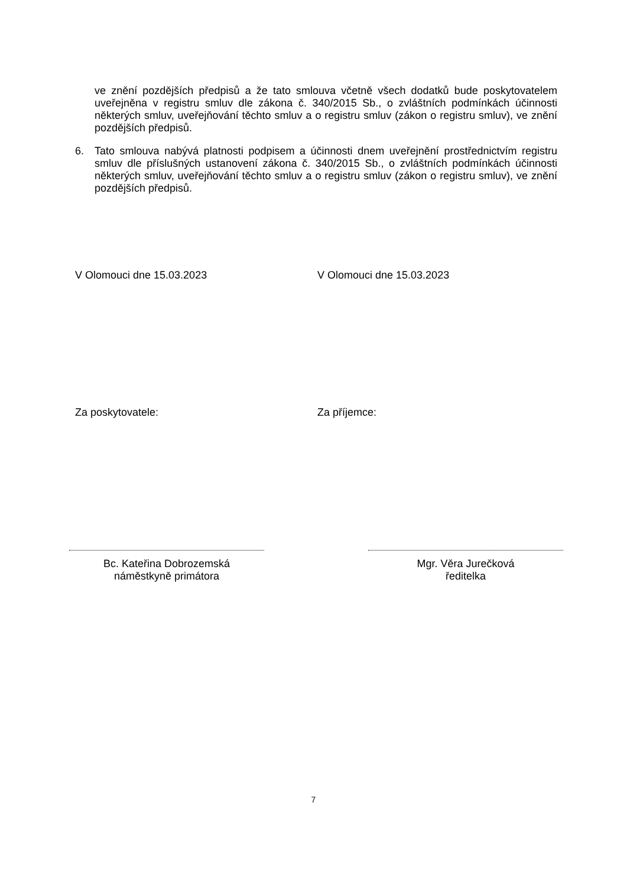ve znění pozdějších předpisů a že tato smlouva včetně všech dodatků bude poskytovatelem uveřejněna v registru smluv dle zákona č. 340/2015 Sb., o zvláštních podmínkách účinnosti některých smluv, uveřejňování těchto smluv a o registru smluv (zákon o registru smluv), ve znění pozdějších předpisů.
6.
Tato smlouva nabývá platnosti podpisem a účinnosti dnem uveřejnění prostřednictvím registru smluv dle příslušných ustanovení zákona č. 340/2015 Sb., o zvláštních podmínkách účinnosti některých smluv, uveřejňování těchto smluv a o registru smluv (zákon o registru smluv), ve znění pozdějších předpisů.
V Olomouci dne 15.03.2023 V Olomouci dne 15.03.2023
Za poskytovatele: Za příjemce:
Bc. Kateřina Dobrozemská
náměstkyně primátora
Mgr. Věra Jurečková
ředitelka
7